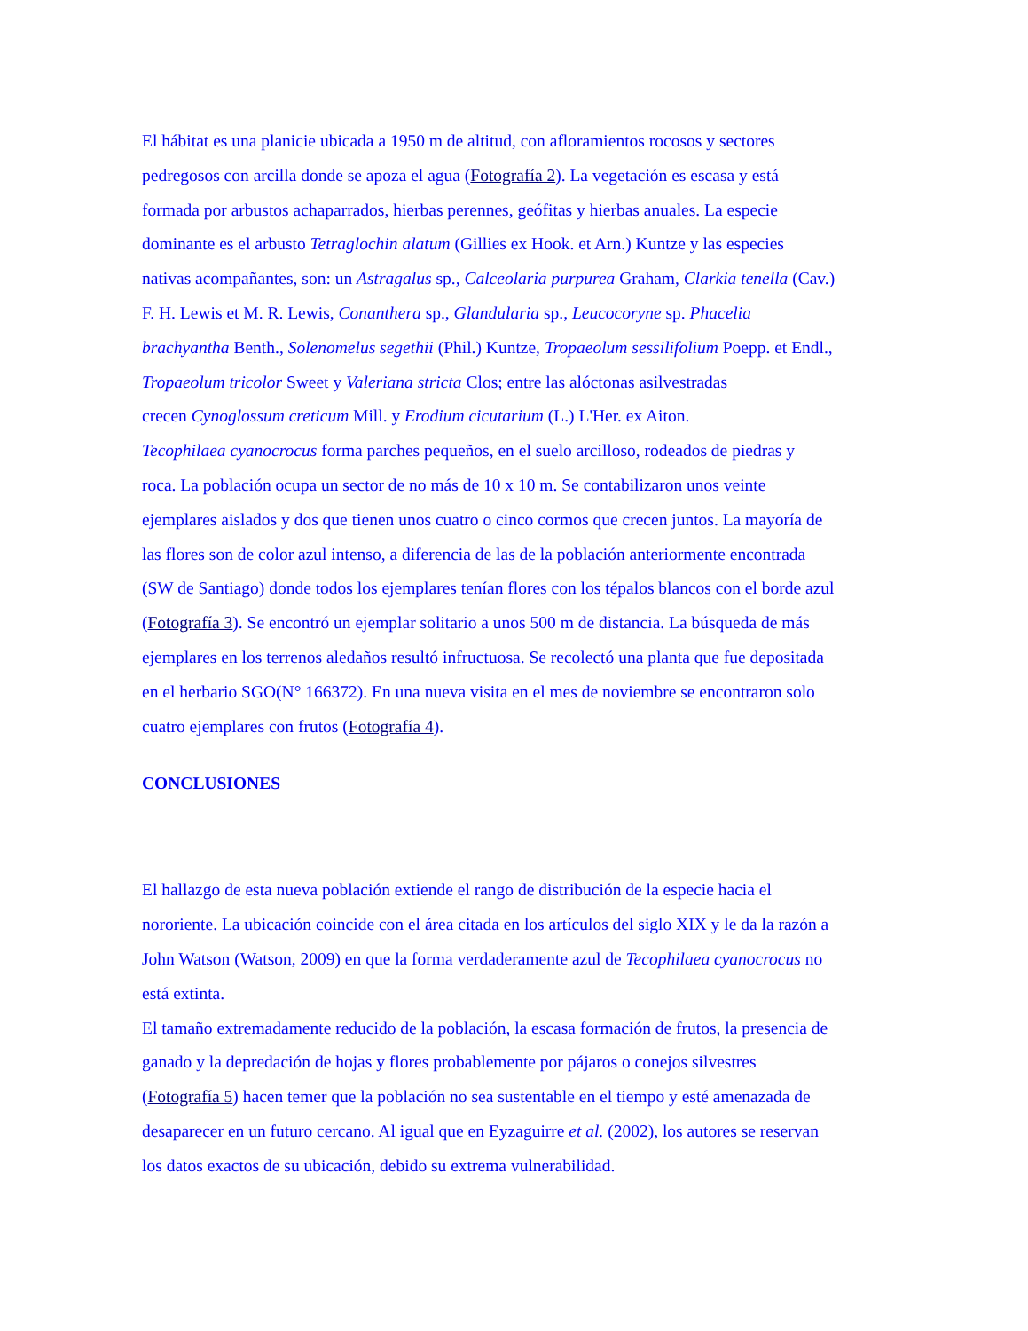El hábitat es una planicie ubicada a 1950 m de altitud, con afloramientos rocosos y sectores
pedregosos con arcilla donde se apoza el agua (Fotografía 2). La vegetación es escasa y está
formada por arbustos achaparrados, hierbas perennes, geófitas y hierbas anuales. La especie
dominante es el arbusto Tetraglochin alatum (Gillies ex Hook. et Arn.) Kuntze y las especies
nativas acompañantes, son: un Astragalus sp., Calceolaria purpurea Graham, Clarkia tenella (Cav.)
F. H. Lewis et M. R. Lewis, Conanthera sp., Glandularia sp., Leucocoryne sp. Phacelia
brachyantha Benth., Solenomelus segethii (Phil.) Kuntze, Tropaeolum sessilifolium Poepp. et Endl.,
Tropaeolum tricolor Sweet y Valeriana stricta Clos; entre las alóctonas asilvestradas
crecen Cynoglossum creticum Mill. y Erodium cicutarium (L.) L'Her. ex Aiton.
Tecophilaea cyanocrocus forma parches pequeños, en el suelo arcilloso, rodeados de piedras y
roca. La población ocupa un sector de no más de 10 x 10 m. Se contabilizaron unos veinte
ejemplares aislados y dos que tienen unos cuatro o cinco cormos que crecen juntos. La mayoría de
las flores son de color azul intenso, a diferencia de las de la población anteriormente encontrada
(SW de Santiago) donde todos los ejemplares tenían flores con los tépalos blancos con el borde azul
(Fotografía 3). Se encontró un ejemplar solitario a unos 500 m de distancia. La búsqueda de más
ejemplares en los terrenos aledaños resultó infructuosa. Se recolectó una planta que fue depositada
en el herbario SGO(N° 166372). En una nueva visita en el mes de noviembre se encontraron solo
cuatro ejemplares con frutos (Fotografía 4).
CONCLUSIONES
El hallazgo de esta nueva población extiende el rango de distribución de la especie hacia el
nororiente. La ubicación coincide con el área citada en los artículos del siglo XIX y le da la razón a
John Watson (Watson, 2009) en que la forma verdaderamente azul de Tecophilaea cyanocrocus no
está extinta.
El tamaño extremadamente reducido de la población, la escasa formación de frutos, la presencia de
ganado y la depredación de hojas y flores probablemente por pájaros o conejos silvestres
(Fotografía 5) hacen temer que la población no sea sustentable en el tiempo y esté amenazada de
desaparecer en un futuro cercano. Al igual que en Eyzaguirre et al. (2002), los autores se reservan
los datos exactos de su ubicación, debido su extrema vulnerabilidad.